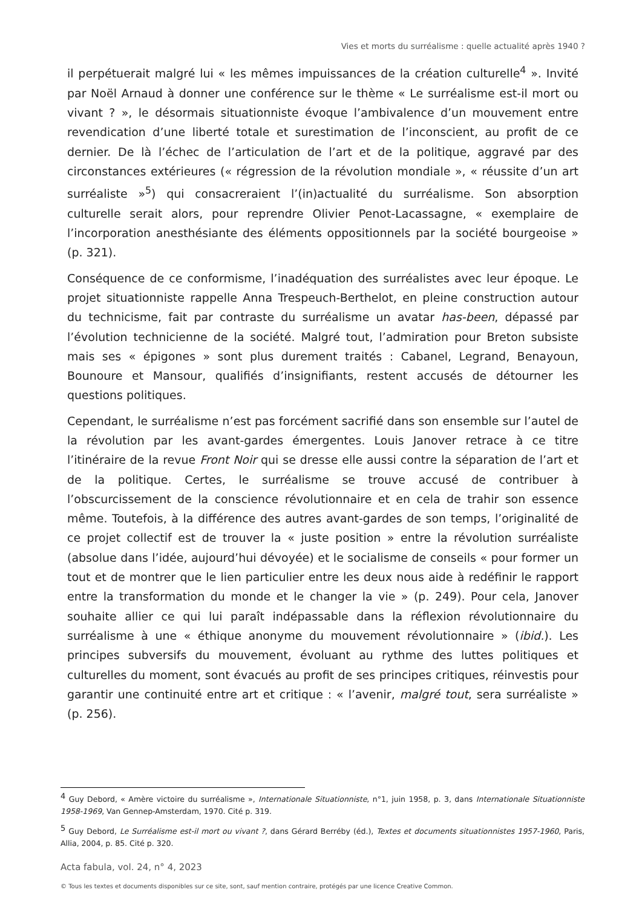Vies et morts du surréalisme : quelle actualité après 1940 ?
il perpétuerait malgré lui « les mêmes impuissances de la création culturelle<sup>4</sup> ». Invité par Noël Arnaud à donner une conférence sur le thème « Le surréalisme est-il mort ou vivant ? », le désormais situationniste évoque l’ambivalence d’un mouvement entre revendication d’une liberté totale et surestimation de l’inconscient, au profit de ce dernier. De là l’échec de l’articulation de l’art et de la politique, aggravé par des circonstances extérieures (« régression de la révolution mondiale », « réussite d’un art surréaliste »<sup>5</sup>) qui consacreraient l’(in)actualité du surréalisme. Son absorption culturelle serait alors, pour reprendre Olivier Penot-Lacassagne, « exemplaire de l’incorporation anesthésiante des éléments oppositionnels par la société bourgeoise » (p. 321).
Conséquence de ce conformisme, l’inadéquation des surréalistes avec leur époque. Le projet situationniste rappelle Anna Trespeuch-Berthelot, en pleine construction autour du technicisme, fait par contraste du surréalisme un avatar has-been, dépassé par l’évolution technicienne de la société. Malgré tout, l’admiration pour Breton subsiste mais ses « épigones » sont plus durement traités : Cabanel, Legrand, Benayoun, Bounoure et Mansour, qualifiés d’insignifiants, restent accusés de détourner les questions politiques.
Cependant, le surréalisme n’est pas forcément sacrifié dans son ensemble sur l’autel de la révolution par les avant-gardes émergentes. Louis Janover retrace à ce titre l’itinéraire de la revue Front Noir qui se dresse elle aussi contre la séparation de l’art et de la politique. Certes, le surréalisme se trouve accusé de contribuer à l’obscurcissement de la conscience révolutionnaire et en cela de trahir son essence même. Toutefois, à la différence des autres avant-gardes de son temps, l’originalité de ce projet collectif est de trouver la « juste position » entre la révolution surréaliste (absolue dans l’idée, aujourd’hui dévoyée) et le socialisme de conseils « pour former un tout et de montrer que le lien particulier entre les deux nous aide à redéfinir le rapport entre la transformation du monde et le changer la vie » (p. 249). Pour cela, Janover souhaite allier ce qui lui paraît indépassable dans la réflexion révolutionnaire du surréalisme à une « éthique anonyme du mouvement révolutionnaire » (ibid.). Les principes subversifs du mouvement, évoluant au rythme des luttes politiques et culturelles du moment, sont évacués au profit de ses principes critiques, réinvestis pour garantir une continuité entre art et critique : « l’avenir, malgré tout, sera surréaliste » (p. 256).
<sup>4</sup> Guy Debord, « Amère victoire du surréalisme », Internationale Situationniste, n°1, juin 1958, p. 3, dans Internationale Situationniste 1958-1969, Van Gennep-Amsterdam, 1970. Cité p. 319.
<sup>5</sup> Guy Debord, Le Surréalisme est-il mort ou vivant ?, dans Gérard Berréby (éd.), Textes et documents situationnistes 1957-1960, Paris, Allia, 2004, p. 85. Cité p. 320.
Acta fabula, vol. 24, n° 4, 2023
© Tous les textes et documents disponibles sur ce site, sont, sauf mention contraire, protégés par une licence Creative Common.